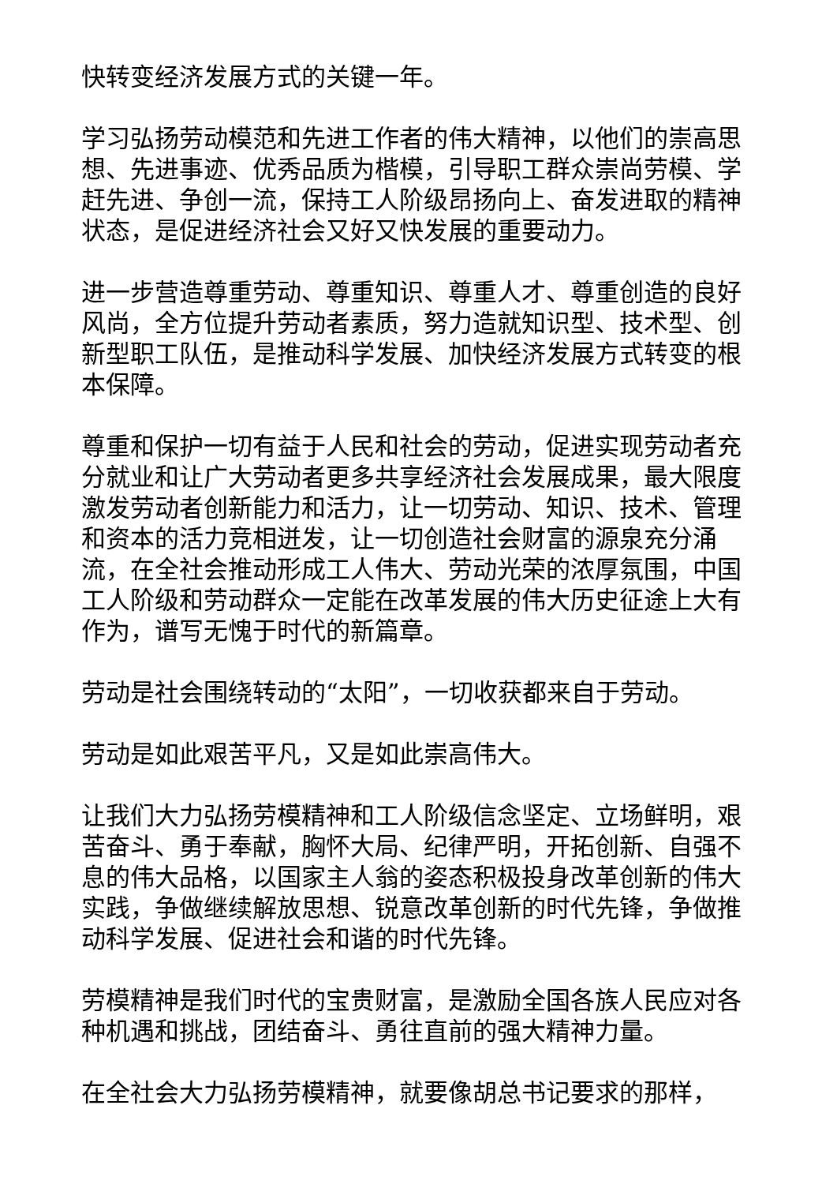快转变经济发展方式的关键一年。
学习弘扬劳动模范和先进工作者的伟大精神，以他们的崇高思想、先进事迹、优秀品质为楷模，引导职工群众崇尚劳模、学赶先进、争创一流，保持工人阶级昂扬向上、奋发进取的精神状态，是促进经济社会又好又快发展的重要动力。
进一步营造尊重劳动、尊重知识、尊重人才、尊重创造的良好风尚，全方位提升劳动者素质，努力造就知识型、技术型、创新型职工队伍，是推动科学发展、加快经济发展方式转变的根本保障。
尊重和保护一切有益于人民和社会的劳动，促进实现劳动者充分就业和让广大劳动者更多共享经济社会发展成果，最大限度激发劳动者创新能力和活力，让一切劳动、知识、技术、管理和资本的活力竞相迸发，让一切创造社会财富的源泉充分涌流，在全社会推动形成工人伟大、劳动光荣的浓厚氛围，中国工人阶级和劳动群众一定能在改革发展的伟大历史征途上大有作为，谱写无愧于时代的新篇章。
劳动是社会围绕转动的“太阳”，一切收获都来自于劳动。
劳动是如此艰苦平凡，又是如此崇高伟大。
让我们大力弘扬劳模精神和工人阶级信念坚定、立场鲜明，艰苦奋斗、勇于奉献，胸怀大局、纪律严明，开拓创新、自强不息的伟大品格，以国家主人翁的姿态积极投身改革创新的伟大实践，争做继续解放思想、锐意改革创新的时代先锋，争做推动科学发展、促进社会和谐的时代先锋。
劳模精神是我们时代的宝贵财富，是激励全国各族人民应对各种机遇和挑战，团结奋斗、勇往直前的强大精神力量。
在全社会大力弘扬劳模精神，就要像胡总书记要求的那样，